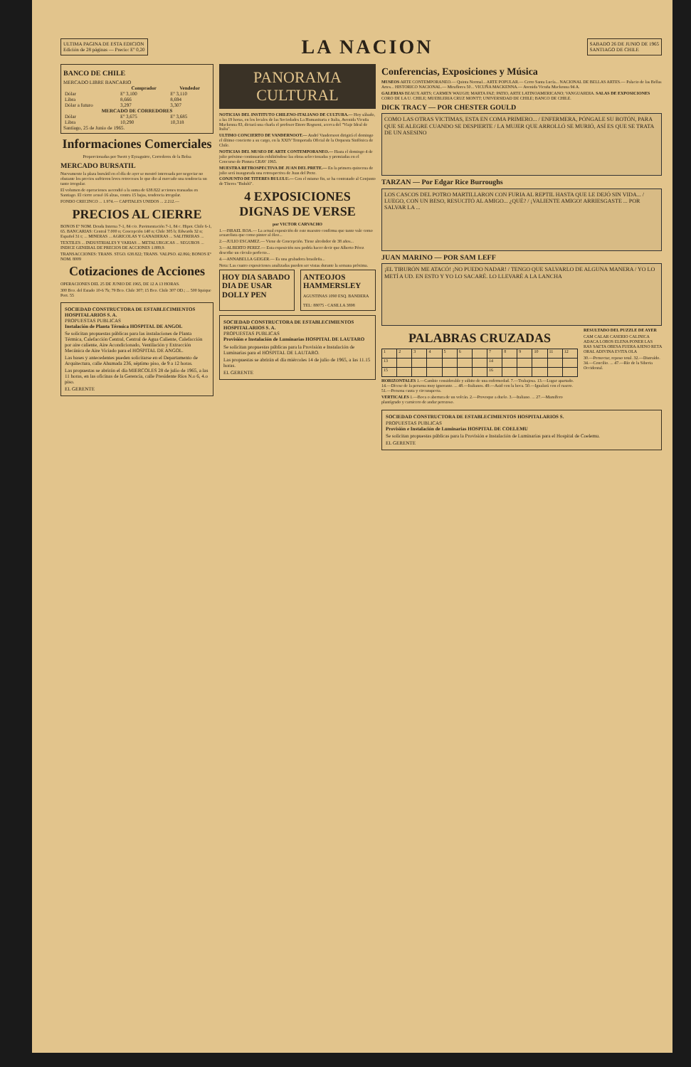ULTIMA PAGINA DE ESTA EDICION
Edición de 28 páginas — Precio: Eº 0,20
LA NACION
SABADO 26 DE JUNIO DE 1965
SANTIAGO DE CHILE
BANCO DE CHILE
MERCADO LIBRE BANCARIO
| | Comprador | Vendedor |
| --- | --- | --- |
| Dólar | Eº 3,100 | Eº 3,110 |
| Libra | 8,666 | 8,694 |
| Dólar a futuro | 3,297 | 3,307 |
| MERCADO DE CORREDORES | | |
| Dólar | Eº 3,675 | Eº 3,685 |
| Libra | 10,290 | 10,318 |
Santiago, 25 de Junio de 1965.
Informaciones Comerciales
Proporcionadas por Swett y Eyzaguirre, Corredores de la Bolsa
MERCADO BURSATIL
Nuevamente la plaza bursátil en el día de ayer se mostró interesada por negociar no obstante los precios sufrieron leves retrocesos lo que dio al mercado una tendencia un tanto irregular.
El volumen de operaciones ascendió a la suma de 638.822 acciones transadas en Santiago. El cierre acusó 16 alzas, contra 15 bajas, tendencia irregular.
FONDO CRECINCO ... 1.974.— CAPITALES UNIDOS ... 2.212.—
PRECIOS AL CIERRE
BONOS Eº NOM. Deuda Interna 7-1, 84 c/o. Pavimentación 7-1, 84 c. Hipot. Chile 6-1, 65. BANCARIAS: Central 7.000 n; Concepción 140 n; Chile 305 b; Edwards 32 n; Español 31 t; ... MINERAS ... AGRICOLAS Y GANADERAS ... SALITRERAS ...
TEXTILES ... INDUSTRIALES Y VARIAS ... METALURGICAS ... SEGUROS ... INDICE GENERAL DE PRECIOS DE ACCIONES 1.889,9.
TRANSACCIONES: TRANS. STGO. 638.822; TRANS. VALPSO. 42.866; BONOS Eº NOM. 8009
Cotizaciones de Acciones
OPERACIONES DEL 25 DE JUNIO DE 1965, DE 12 A 13 HORAS.
300 Bco. del Estado 10-6 7b; 79 Bco. Chile 307; 15 Bco. Chile 307 OD.; ... 500 Iquique Port. 55
SOCIEDAD CONSTRUCTORA DE ESTABLECIMIENTOS HOSPITALARIOS S. A.
PROPUESTAS PUBLICAS
Instalación de Planta Térmica HOSPITAL DE ANGOL
Se solicitan propuestas públicas para las instalaciones de Planta Térmica, Calefacción Central, Central de Agua Caliente, Calefacción por aire caliente, Aire Acondicionado, Ventilación y Extracción Mecánica de Aire Viciado para el HOSPITAL DE ANGOL.
Las bases y antecedentes pueden solicitarse en el Departamento de Arquitectura, calle Ahumada 236, séptimo piso, de 9 a 12 horas.
Las propuestas se abrirán el día MIERCOLES 28 de julio de 1965, a las 11 horas, en las oficinas de la Gerencia, calle Presidente Ríos N.o 6, 4.o piso.
EL GERENTE
PANORAMA CULTURAL
NOTICIAS DEL INSTITUTO CHILENO-ITALIANO DE CULTURA.— Hoy sábado, a las 19 horas, en los locales de las Sociedades La Humanitaria e Italia, Avenida Vicuña Mackenna 83, dictará una charla el profesor Ettore Rognoni, acerca del "Viaje Ideal de Italia".
ULTIMO CONCIERTO DE VANDERNOOT.— André Vandernoot dirigirá el domingo el último concierto a su cargo, en la XXIV Temporada Oficial de la Orquesta Sinfónica de Chile.
NOTICIAS DEL MUSEO DE ARTE CONTEMPORANEO.— Hasta el domingo 4 de julio próximo continuarán exhibiéndose las obras seleccionadas y premiadas en el Concurso de Pintura CRAV 1965.
MUESTRA RETROSPECTIVA DE JUAN DEL PRETE.— En la primera quincena de julio será inaugurada una retrospectiva de Juan del Prete.
CONJUNTO DE TITERES BULULU.— Con el mismo fin, se ha contratado al Conjunto de Títeres "Bululú".
4 EXPOSICIONES DIGNAS DE VERSE
por VICTOR CARVACHO
1.—ISRAEL ROA.— La actual exposición de este maestro confirma que tanto vale como acuarelista que como pintor al óleo...
2.—JULIO ESCAMEZ.— Viene de Concepción. Tiene alrededor de 38 años...
3.—ALBERTO PEREZ.— Esta exposición nos podría hacer decir que Alberto Pérez describe un círculo perfecto...
4.—ANNABELLA GEIGER.— Es una grabadora brasileña...
Nota: Las cuatro exposiciones analizadas pueden ser vistas durante la semana próxima.
HOY DIA SABADO DIA DE USAR DOLLY PEN
ANTEOJOS HAMMERSLEY
AGUSTINAS 1090 ESQ. BANDERA TEL: 88075 - CASILLA 3898
SOCIEDAD CONSTRUCTORA DE ESTABLECIMIENTOS HOSPITALARIOS S. A.
PROPUESTAS PUBLICAS
Provisión e Instalación de Luminarias HOSPITAL DE LAUTARO
Se solicitan propuestas públicas para la Provisión e Instalación de Luminarias para el HOSPITAL DE LAUTARO.
Las propuestas se abrirán el día miércoles 14 de julio de 1965, a las 11.15 horas.
EL GERENTE
Conferencias, Exposiciones y Música
MUSEOS ARTE CONTEMPORANEO.— Quinta Normal... ARTE POPULAR.— Cerro Santa Lucía... NACIONAL DE BELLAS ARTES.— Palacio de las Bellas Artes... HISTORICO NACIONAL.— Miraflores 50... VICUÑA MACKENNA.— Avenida Vicuña Mackenna 94 A.
GALERIAS BEAUX ARTS; CARMEN WAUGH; MARTA FAZ; PATIO, ARTE LATINOAMERICANO; VANGUARDIA. SALAS DE EXPOSICIONES CORO DE LA U. CHILE; MUEBLERIA CRUZ MONTT; UNIVERSIDAD DE CHILE; BANCO DE CHILE.
DICK TRACY — POR CHESTER GOULD
COMO LAS OTRAS VICTIMAS, ESTA EN COMA PRIMERO... / ENFERMERA, PÓNGALE SU BOTÓN, PARA QUE SE ALEGRE CUANDO SE DESPIERTE / LA MUJER QUE ARROLLÓ SE MURIÓ, ASÍ ES QUE SE TRATA DE UN ASESINO
TARZAN — Por Edgar Rice Burroughs
LOS CASCOS DEL POTRO MARTILLARON CON FURIA AL REPTIL HASTA QUE LE DEJÓ SIN VIDA... / LUEGO, CON UN BESO, RESUCITÓ AL AMIGO... ¿QUÉ? / ¡VALIENTE AMIGO! ARRIESGASTE ... POR SALVAR LA ...
JUAN MARINO — POR SAM LEFF
¡EL TIBURÓN ME ATACÓ! ¡NO PUEDO NADAR! / TENGO QUE SALVARLO DE ALGUNA MANERA / YO LO METÍ A UD. EN ESTO Y YO LO SACARÉ. LO LLEVARÉ A LA LANCHA
PALABRAS CRUZADAS
| 1 | 2 | 3 | 4 | 5 | 6 | | 7 | 8 | 9 | 10 | 11 | 12 |
| 13 | | | | | | | 14 | | | | | |
| 15 | | | | | | | 16 | | | | | |
HORIZONTALES 1.—Cambio considerable y súbito de una enfermedad. 7.—Trabajosa. 13.—Lugar apartado. 14.—Dícese de la persona muy ignorante. ... 48.—Italianos. 49.—Asid con la boca. 50.—Igualará con el rasero. 51.—Persona cauta y circunspecta.
VERTICALES 1.—Boca o abertura de un volcán. 2.—Provoque a duelo. 3.—Italiano. ... 27.—Mamífero plantígrado y carnicero de andar perezoso.
RESULTADO DEL PUZZLE DE AYER
CAM CALAR CASERIO CALINICA ADACA LOBOS ELENA PONER LAS RAS SAETA OBESA FUERA AJENO RETA ORAL ADIVINA EVITA OLA
30.—Pernoctar, reposo total. 32.—Distraído. 34.—Concilio. ... 47.—Río de la Siberia Occidental.
SOCIEDAD CONSTRUCTORA DE ESTABLECIMIENTOS HOSPITALARIOS S.
PROPUESTAS PUBLICAS
Provisión e Instalación de Luminarias HOSPITAL DE COELEMU
Se solicitan propuestas públicas para la Provisión e Instalación de Luminarias para el Hospital de Coelemu.
EL GERENTE